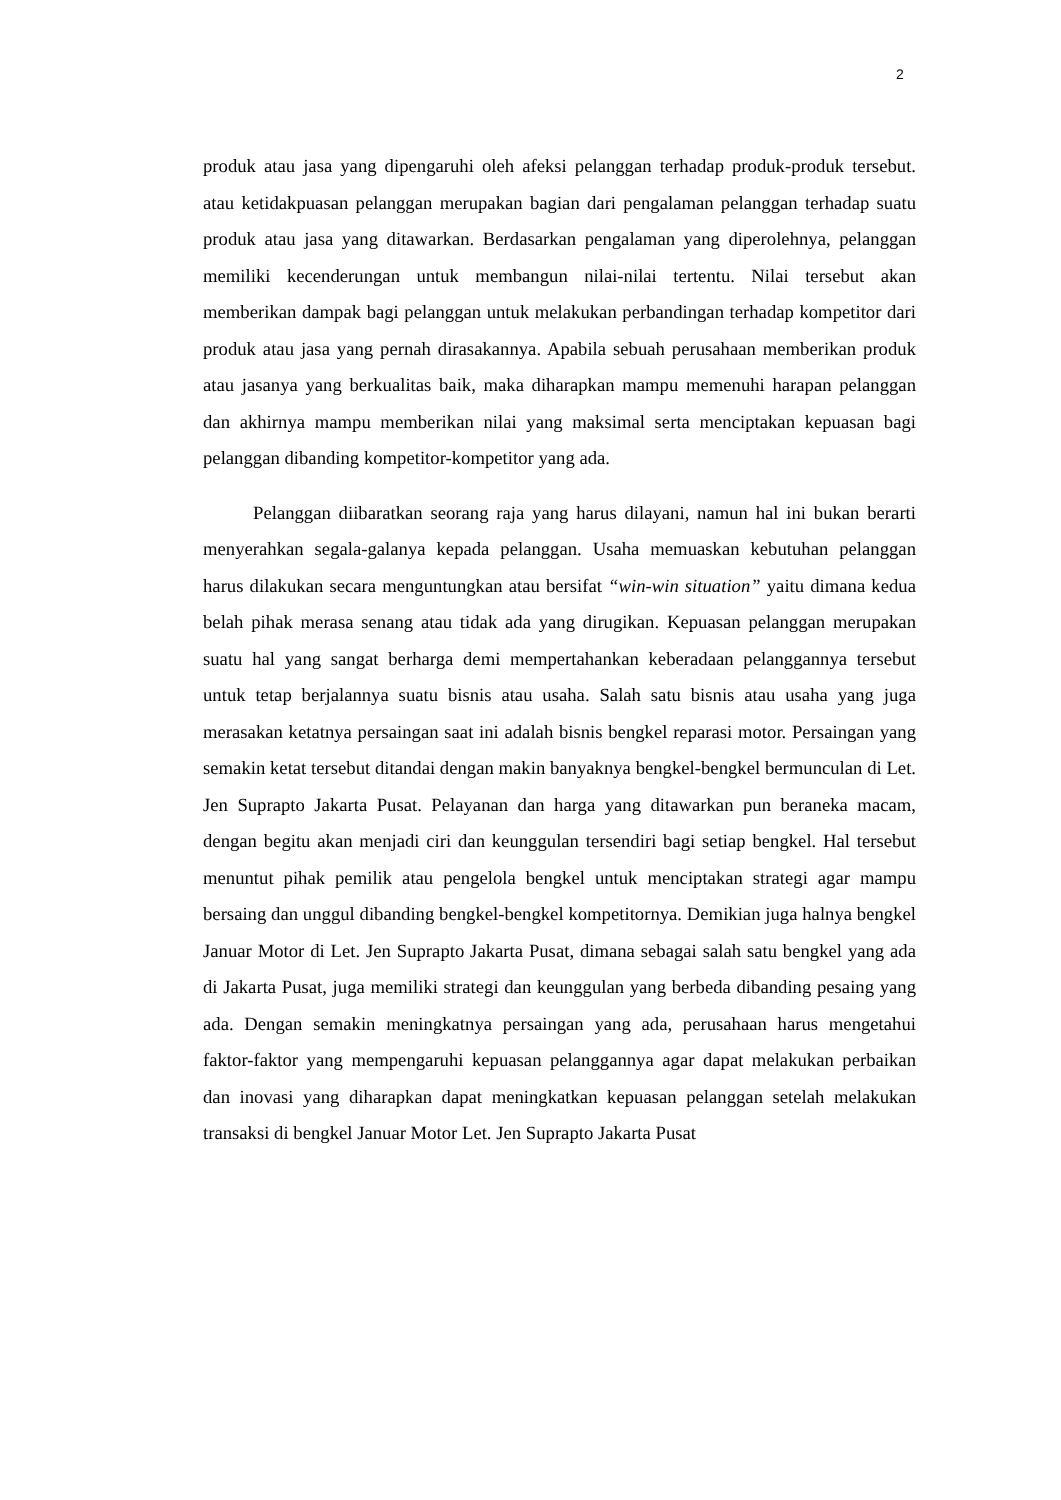2
produk atau jasa yang dipengaruhi oleh afeksi pelanggan terhadap produk-produk tersebut. atau ketidakpuasan pelanggan merupakan bagian dari pengalaman pelanggan terhadap suatu produk atau jasa yang ditawarkan. Berdasarkan pengalaman yang diperolehnya, pelanggan memiliki kecenderungan untuk membangun nilai-nilai tertentu. Nilai tersebut akan memberikan dampak bagi pelanggan untuk melakukan perbandingan terhadap kompetitor dari produk atau jasa yang pernah dirasakannya. Apabila sebuah perusahaan memberikan produk atau jasanya yang berkualitas baik, maka diharapkan mampu memenuhi harapan pelanggan dan akhirnya mampu memberikan nilai yang maksimal serta menciptakan kepuasan bagi pelanggan dibanding kompetitor-kompetitor yang ada.
Pelanggan diibaratkan seorang raja yang harus dilayani, namun hal ini bukan berarti menyerahkan segala-galanya kepada pelanggan. Usaha memuaskan kebutuhan pelanggan harus dilakukan secara menguntungkan atau bersifat “win-win situation” yaitu dimana kedua belah pihak merasa senang atau tidak ada yang dirugikan. Kepuasan pelanggan merupakan suatu hal yang sangat berharga demi mempertahankan keberadaan pelanggannya tersebut untuk tetap berjalannya suatu bisnis atau usaha. Salah satu bisnis atau usaha yang juga merasakan ketatnya persaingan saat ini adalah bisnis bengkel reparasi motor. Persaingan yang semakin ketat tersebut ditandai dengan makin banyaknya bengkel-bengkel bermunculan di Let. Jen Suprapto Jakarta Pusat. Pelayanan dan harga yang ditawarkan pun beraneka macam, dengan begitu akan menjadi ciri dan keunggulan tersendiri bagi setiap bengkel. Hal tersebut menuntut pihak pemilik atau pengelola bengkel untuk menciptakan strategi agar mampu bersaing dan unggul dibanding bengkel-bengkel kompetitornya. Demikian juga halnya bengkel Januar Motor di Let. Jen Suprapto Jakarta Pusat, dimana sebagai salah satu bengkel yang ada di Jakarta Pusat, juga memiliki strategi dan keunggulan yang berbeda dibanding pesaing yang ada. Dengan semakin meningkatnya persaingan yang ada, perusahaan harus mengetahui faktor-faktor yang mempengaruhi kepuasan pelanggannya agar dapat melakukan perbaikan dan inovasi yang diharapkan dapat meningkatkan kepuasan pelanggan setelah melakukan transaksi di bengkel Januar Motor Let. Jen Suprapto Jakarta Pusat